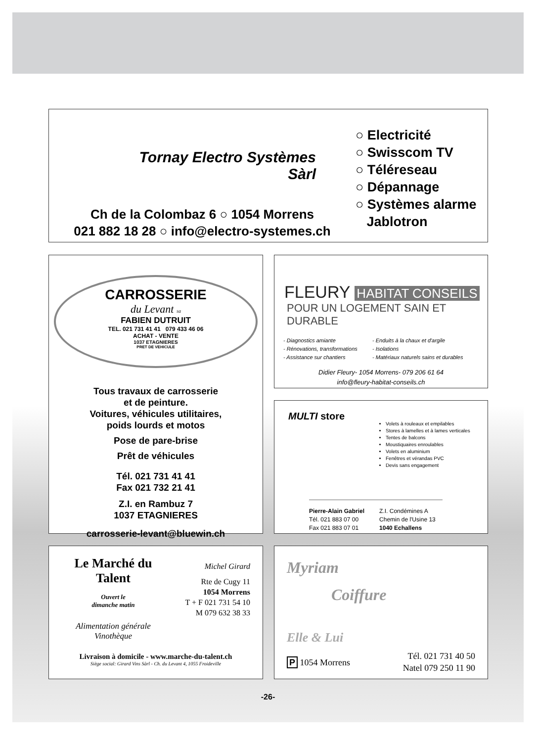Tornay Electro Systèmes
Sàrl
○ Electricité
○ Swisscom TV
○ Téléreseau
○ Dépannage
○ Systèmes alarme
Jablotron
Ch de la Colombaz 6 ○ 1054 Morrens
021 882 18 28 ○ info@electro-systemes.ch
CARROSSERIE
du Levant sa
FABIEN DUTRUIT
TEL. 021 731 41 41 079 433 46 06
ACHAT - VENTE
1037 ETAGNIERES
PRET DE VEHICULE
Tous travaux de carrosserie
et de peinture.
Voitures, véhicules utilitaires,
poids lourds et motos
Pose de pare-brise
Prêt de véhicules
Tél. 021 731 41 41
Fax 021 732 21 41
Z.I. en Rambuz 7
1037 ETAGNIERES
carrosserie-levant@bluewin.ch
FLEURY HABITAT CONSEILS
POUR UN LOGEMENT SAIN ET DURABLE
- Diagnostics amiante
- Rénovations, transformations
- Assistance sur chantiers
- Enduits à la chaux et d'argile
- Isolations
- Matériaux naturels sains et durables
Didier Fleury- 1054 Morrens- 079 206 61 64
info@fleury-habitat-conseils.ch
MULTI store
Volets à rouleaux et empilables
Stores à lamelles et à lames verticales
Tentes de balcons
Moustiquaires enroulables
Volets en aluminium
Fenêtres et vérandas PVC
Devis sans engagement
Pierre-Alain Gabriel
Tél. 021 883 07 00
Fax 021 883 07 01
Z.I. Condémines A
Chemin de l'Usine 13
1040 Echallens
Le Marché du Talent
Ouvert le
dimanche matin
Alimentation générale
Vinothèque
Michel Girard
Rte de Cugy 11
1054 Morrens
T + F 021 731 54 10
M 079 632 38 33
Livraison à domicile - www.marche-du-talent.ch
Siège social: Girard Vins Sàrl - Ch. du Levant 4, 1055 Froideville
Myriam
Coiffure
Elle & Lui
P 1054 Morrens
Tél. 021 731 40 50
Natel 079 250 11 90
-26-